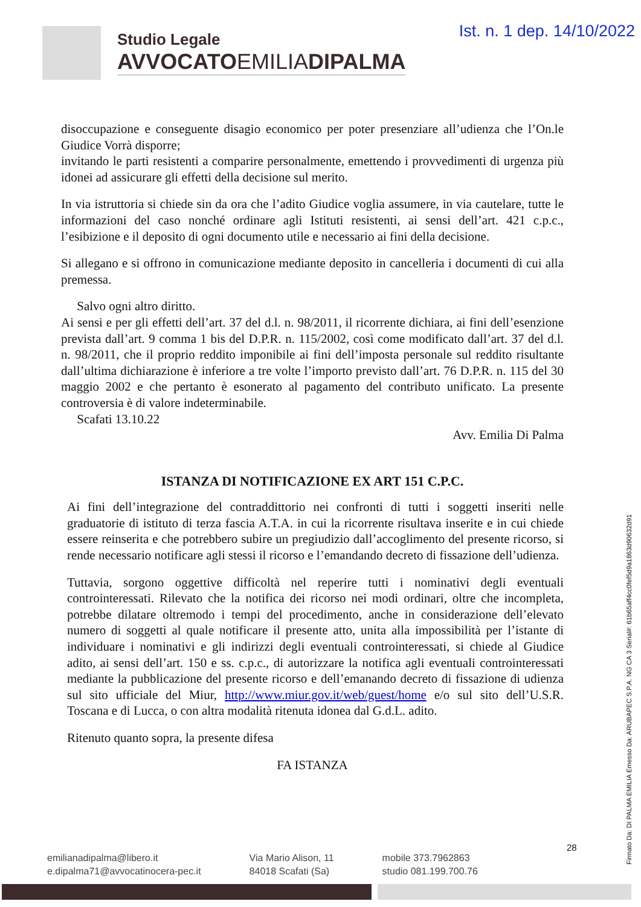Ist. n. 1 dep. 14/10/2022
Studio Legale
AVVOCATOEMILIADIPALMA
disoccupazione e conseguente disagio economico per poter presenziare all’udienza che l’On.le Giudice Vorrà disporre;
invitando le parti resistenti a comparire personalmente, emettendo i provvedimenti di urgenza più idonei ad assicurare gli effetti della decisione sul merito.
In via istruttoria si chiede sin da ora che l’adito Giudice voglia assumere, in via cautelare, tutte le informazioni del caso nonché ordinare agli Istituti resistenti, ai sensi dell’art. 421 c.p.c., l’esibizione e il deposito di ogni documento utile e necessario ai fini della decisione.
Si allegano e si offrono in comunicazione mediante deposito in cancelleria i documenti di cui alla premessa.
Salvo ogni altro diritto.
Ai sensi e per gli effetti dell’art. 37 del d.l. n. 98/2011, il ricorrente dichiara, ai fini dell’esenzione prevista dall’art. 9 comma 1 bis del D.P.R. n. 115/2002, così come modificato dall’art. 37 del d.l. n. 98/2011, che il proprio reddito imponibile ai fini dell’imposta personale sul reddito risultante dall’ultima dichiarazione è inferiore a tre volte l’importo previsto dall’art. 76 D.P.R. n. 115 del 30 maggio 2002 e che pertanto è esonerato al pagamento del contributo unificato. La presente controversia è di valore indeterminabile.
Scafati 13.10.22
Avv. Emilia Di Palma
ISTANZA DI NOTIFICAZIONE EX ART 151 C.P.C.
Ai fini dell’integrazione del contraddittorio nei confronti di tutti i soggetti inseriti nelle graduatorie di istituto di terza fascia A.T.A. in cui la ricorrente risultava inserite e in cui chiede essere reinserita e che potrebbero subire un pregiudizio dall’accoglimento del presente ricorso, si rende necessario notificare agli stessi il ricorso e l’emandando decreto di fissazione dell’udienza.
Tuttavia, sorgono oggettive difficoltà nel reperire tutti i nominativi degli eventuali controinteressati. Rilevato che la notifica dei ricorso nei modi ordinari, oltre che incompleta, potrebbe dilatare oltremodo i tempi del procedimento, anche in considerazione dell’elevato numero di soggetti al quale notificare il presente atto, unita alla impossibilità per l’istante di individuare i nominativi e gli indirizzi degli eventuali controinteressati, si chiede al Giudice adito, ai sensi dell’art. 150 e ss. c.p.c., di autorizzare la notifica agli eventuali controinteressati mediante la pubblicazione del presente ricorso e dell’emanando decreto di fissazione di udienza sul sito ufficiale del Miur, http://www.miur.gov.it/web/guest/home e/o sul sito dell’U.S.R. Toscana e di Lucca, o con altra modalità ritenuta idonea dal G.d.L. adito.
Ritenuto quanto sopra, la presente difesa
FA ISTANZA
Firmato Da: DI PALMA EMILIA Emesso Da: ARUBAPEC S.P.A. NG CA 3 Serial#: 61b65aff4cc0fef5d9a1863d90632d91
28
emilianadipalma@libero.it
e.dipalma71@avvocatinocera-pec.it
Via Mario Alison, 11
84018 Scafati (Sa)
mobile 373.7962863
studio 081.199.700.76